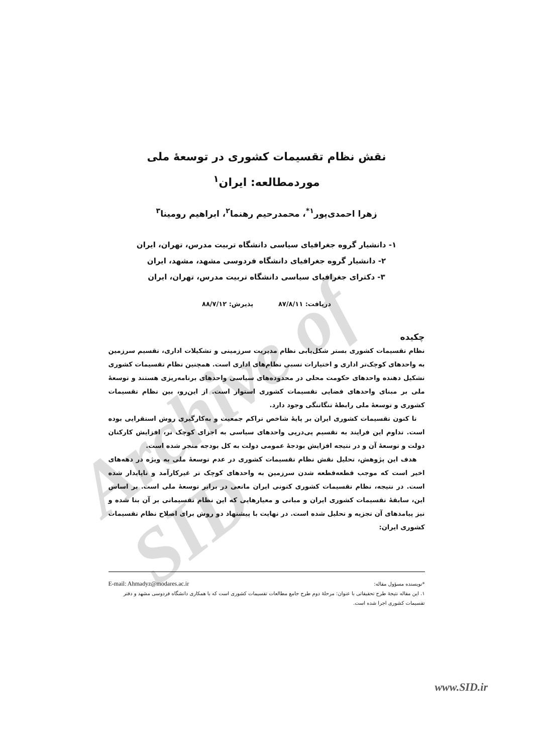Archive of SID
نقش نظام تقسیمات کشوری در توسعهٔ ملی
موردمطالعه: ایران<sup>۱</sup>
زهرا احمدی‌پور<sup>۱*</sup>، محمدرحیم رهنما<sup>۲</sup>، ابراهیم رومینا<sup>۳</sup>
۱- دانشیار گروه جغرافیای سیاسی دانشگاه تربیت مدرس، تهران، ایران
۲- دانشیار گروه جغرافیای دانشگاه فردوسی مشهد، مشهد، ایران
۳- دکترای جغرافیای سیاسی دانشگاه تربیت مدرس، تهران، ایران
دریافت: ۸۷/۸/۱۱ پذیرش: ۸۸/۷/۱۲
چکیده
نظام تقسیمات کشوری بستر شکل‌یابی نظام مدیریت سرزمینی و تشکیلات اداری، تقسیم سرزمین به واحدهای کوچک‌تر اداری و اختیارات نسبی نظام‌های اداری است. همچنین نظام تقسیمات کشوری تشکیل دهنده واحدهای حکومت محلی در محدوده‌های سیاسی واحدهای برنامه‌ریزی هستند و توسعهٔ ملی بر مبنای واحدهای فضایی تقسیمات کشوری استوار است. از این‌رو، بین نظام تقسیمات کشوری و توسعهٔ ملی رابطهٔ تنگاتنگی وجود دارد.
تا کنون تقسیمات کشوری ایران بر پایهٔ شاخص تراکم جمعیت و به‌کارگیری روش استقرایی بوده است. تداوم این فرایند به تقسیم پی‌درپی واحدهای سیاسی به اجزای کوچک تر، افزایش کارکنان دولت و توسعهٔ آن و در نتیجه افزایش بودجهٔ عمومی دولت به کل بودجه منجر شده است.
هدف این پژوهش، تحلیل نقش نظام تقسیمات کشوری در عدم توسعهٔ ملی به ویژه در دهه‌های اخیر است که موجب قطعه‌قطعه شدن سرزمین به واحدهای کوچک تر غیرکارآمد و ناپایدار شده است. در نتیجه، نظام تقسیمات کشوری کنونی ایران مانعی در برابر توسعهٔ ملی است. بر اساس این، سابقهٔ تقسیمات کشوری ایران و مبانی و معیارهایی که این نظام تقسیماتی بر آن بنا شده و نیز پیامدهای آن تجزیه و تحلیل شده است. در نهایت با پیشنهاد دو روش برای اصلاح نظام تقسیمات کشوری ایران:
*نویسنده مسؤول مقاله: E-mail: Ahmadyz@modares.ac.ir
۱. این مقاله نتیجهٔ طرح تحقیقاتی با عنوان: مرحلهٔ دوم طرح جامع مطالعات تقسیمات کشوری است که با همکاری دانشگاه فردوسی مشهد و دفتر تقسیمات کشوری اجرا شده است.
www.SID.ir